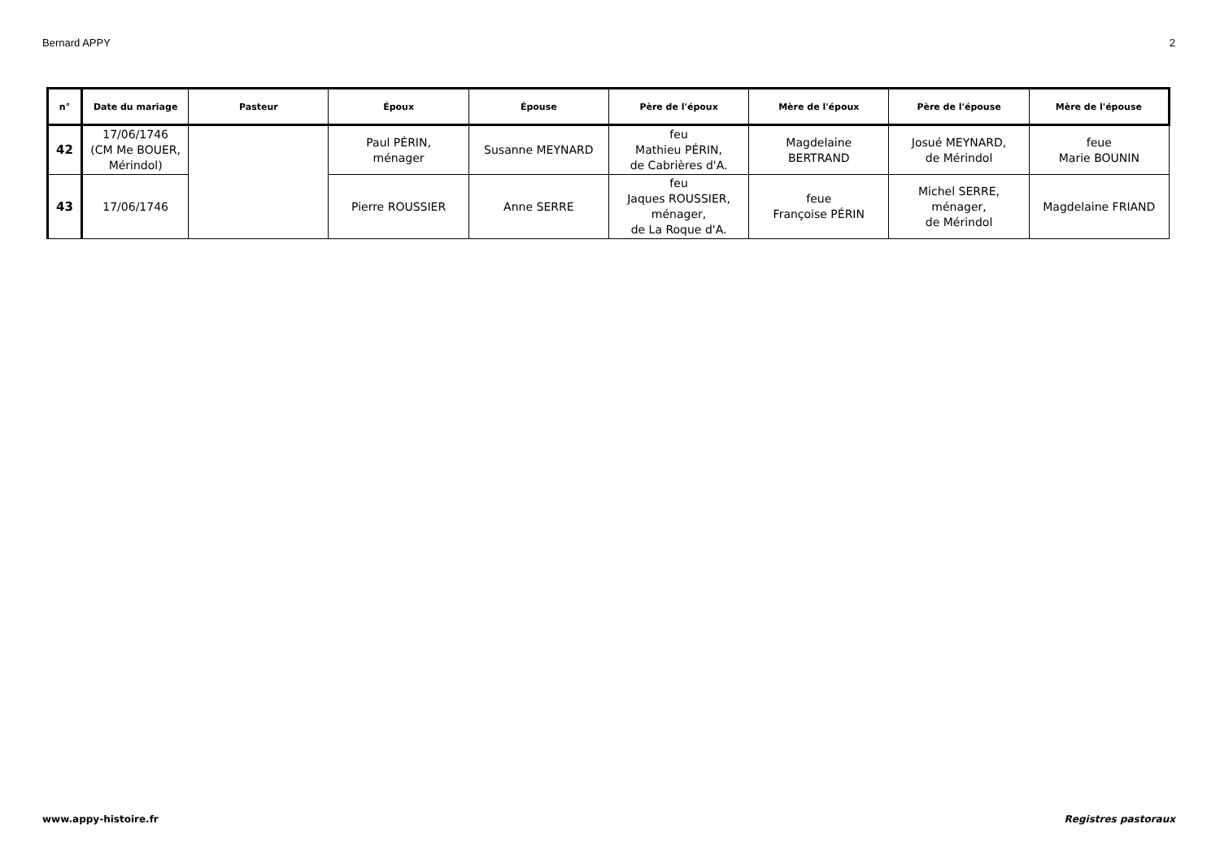Bernard APPY 2
| n° | Date du mariage | Pasteur | Époux | Épouse | Père de l'époux | Mère de l'époux | Père de l'épouse | Mère de l'épouse |
| --- | --- | --- | --- | --- | --- | --- | --- | --- |
| 42 | 17/06/1746 (CM Me BOUER, Mérindol) | | Paul PÉRIN, ménager | Susanne MEYNARD | feu Mathieu PÉRIN, de Cabrières d'A. | Magdelaine BERTRAND | Josué MEYNARD, de Mérindol | feue Marie BOUNIN |
| 43 | 17/06/1746 | | Pierre ROUSSIER | Anne SERRE | feu Jaques ROUSSIER, ménager, de La Roque d'A. | feue Françoise PÉRIN | Michel SERRE, ménager, de Mérindol | Magdelaine FRIAND |
www.appy-histoire.fr Registres pastoraux